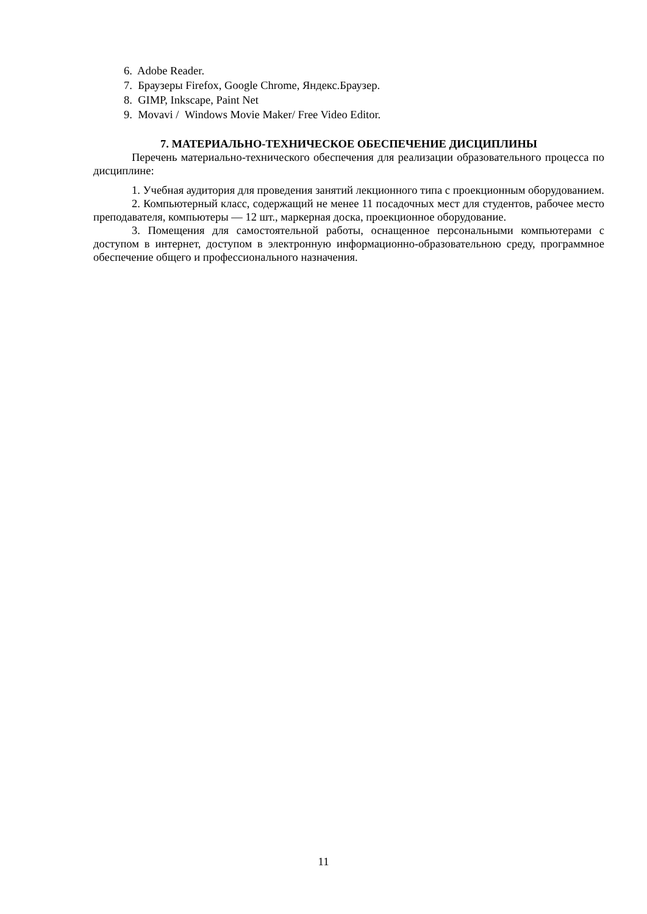6. Adobe Reader.
7. Браузеры Firefox, Google Chrome, Яндекс.Браузер.
8. GIMP, Inkscape, Paint Net
9. Movavi / Windows Movie Maker/ Free Video Editor.
7. МАТЕРИАЛЬНО-ТЕХНИЧЕСКОЕ ОБЕСПЕЧЕНИЕ ДИСЦИПЛИНЫ
Перечень материально-технического обеспечения для реализации образовательного процесса по дисциплине:
1. Учебная аудитория для проведения занятий лекционного типа с проекционным оборудованием.
2. Компьютерный класс, содержащий не менее 11 посадочных мест для студентов, рабочее место преподавателя, компьютеры — 12 шт., маркерная доска, проекционное оборудование.
3. Помещения для самостоятельной работы, оснащенное персональными компьютерами с доступом в интернет, доступом в электронную информационно-образовательною среду, программное обеспечение общего и профессионального назначения.
11